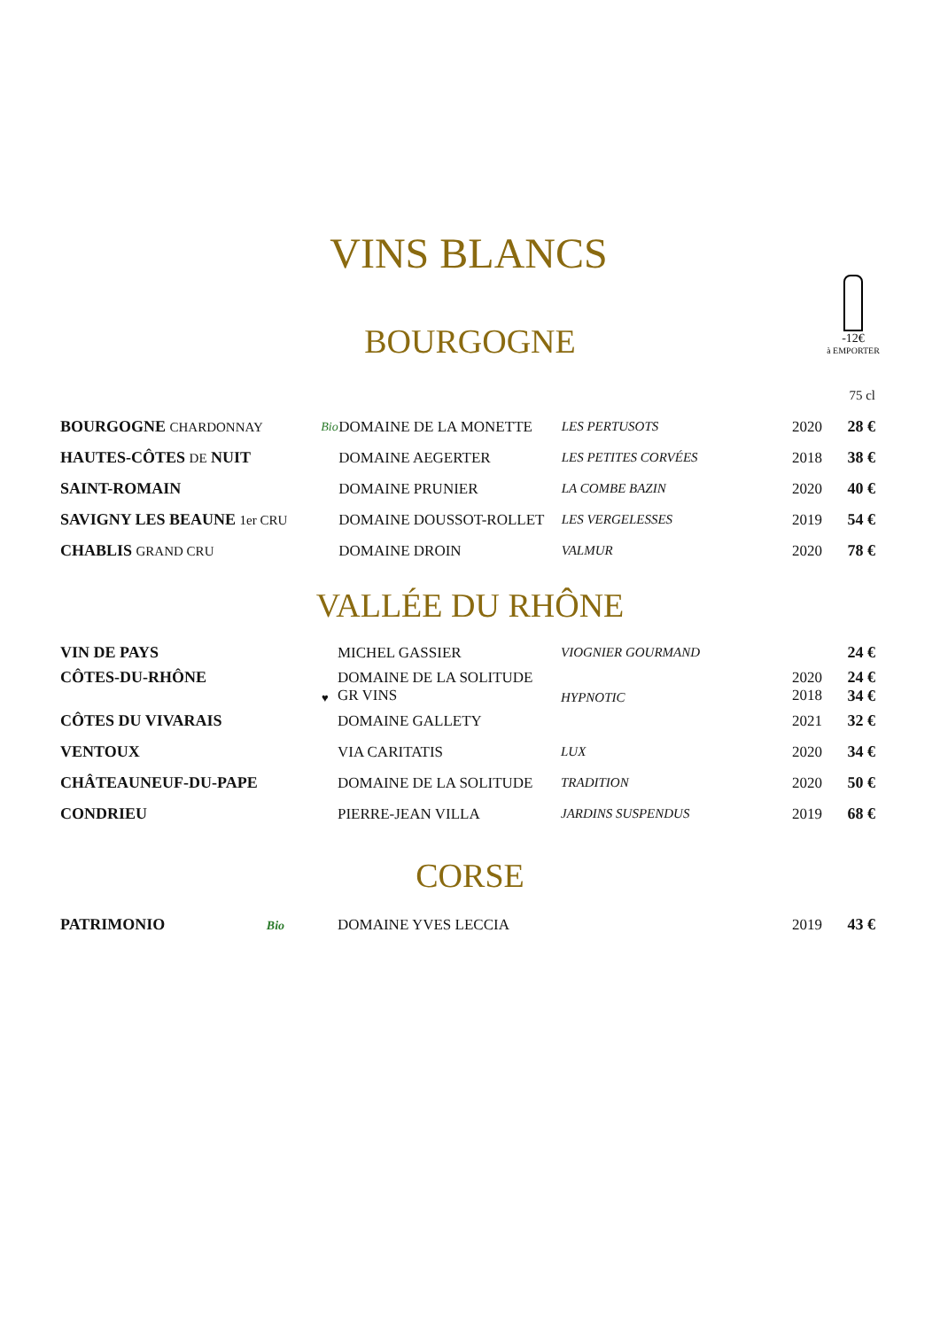VINS BLANCS
-12€
à EMPORTER
BOURGOGNE
| | | | | | 75 cl |
| BOURGOGNE CHARDONNAY | Bio | DOMAINE DE LA MONETTE | LES PERTUSOTS | 2020 | 28 € |
| HAUTES-CÔTES DE NUIT | | DOMAINE AEGERTER | LES PETITES CORVÉES | 2018 | 38 € |
| SAINT-ROMAIN | | DOMAINE PRUNIER | LA COMBE BAZIN | 2020 | 40 € |
| SAVIGNY LES BEAUNE 1er CRU | | DOMAINE DOUSSOT-ROLLET | LES VERGELESSES | 2019 | 54 € |
| CHABLIS GRAND CRU | | DOMAINE DROIN | VALMUR | 2020 | 78 € |
VALLÉE DU RHÔNE
| VIN DE PAYS | | MICHEL GASSIER | VIOGNIER GOURMAND | | 24 € |
| CÔTES-DU-RHÔNE | ♥ | DOMAINE DE LA SOLITUDE GR VINS | HYPNOTIC | 2020 2018 | 24 € 34 € |
| CÔTES DU VIVARAIS | | DOMAINE GALLETY | | 2021 | 32 € |
| VENTOUX | | VIA CARITATIS | LUX | 2020 | 34 € |
| CHÂTEAUNEUF-DU-PAPE | | DOMAINE DE LA SOLITUDE | TRADITION | 2020 | 50 € |
| CONDRIEU | | PIERRE-JEAN VILLA | JARDINS SUSPENDUS | 2019 | 68 € |
CORSE
| PATRIMONIO Bio | | DOMAINE YVES LECCIA | | 2019 | 43 € |